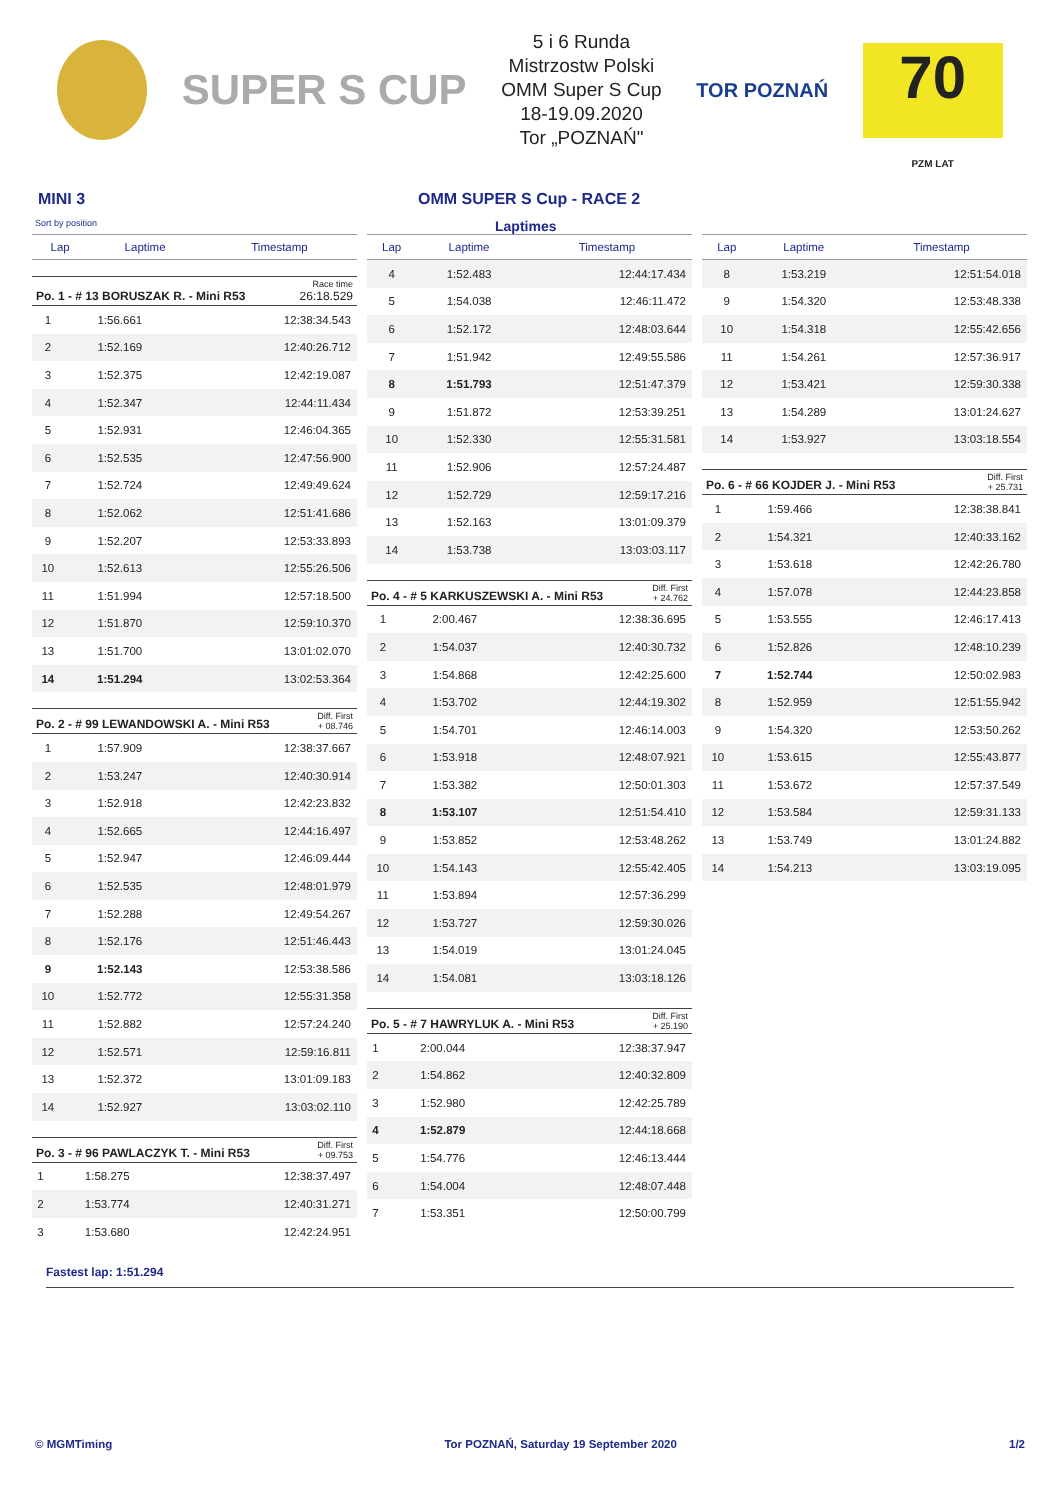SUPER S CUP
5 i 6 Runda
Mistrzostw Polski
OMM Super S Cup
18-19.09.2020
Tor „POZNAŃ"
TOR POZNAŃ
70
PZM LAT
MINI 3 OMM SUPER S Cup - RACE 2
Sort by position Laptimes
| Lap | Laptime | Timestamp |
| --- | --- | --- |
Po. 1 - # 13 BORUSZAK R. - Mini R53 Race time
26:18.529
| 1 | 1:56.661 | 12:38:34.543 |
| 2 | 1:52.169 | 12:40:26.712 |
| 3 | 1:52.375 | 12:42:19.087 |
| 4 | 1:52.347 | 12:44:11.434 |
| 5 | 1:52.931 | 12:46:04.365 |
| 6 | 1:52.535 | 12:47:56.900 |
| 7 | 1:52.724 | 12:49:49.624 |
| 8 | 1:52.062 | 12:51:41.686 |
| 9 | 1:52.207 | 12:53:33.893 |
| 10 | 1:52.613 | 12:55:26.506 |
| 11 | 1:51.994 | 12:57:18.500 |
| 12 | 1:51.870 | 12:59:10.370 |
| 13 | 1:51.700 | 13:01:02.070 |
| 14 | 1:51.294 | 13:02:53.364 |
Po. 2 - # 99 LEWANDOWSKI A. - Mini R53 Diff. First
+ 08.746
| 1 | 1:57.909 | 12:38:37.667 |
| 2 | 1:53.247 | 12:40:30.914 |
| 3 | 1:52.918 | 12:42:23.832 |
| 4 | 1:52.665 | 12:44:16.497 |
| 5 | 1:52.947 | 12:46:09.444 |
| 6 | 1:52.535 | 12:48:01.979 |
| 7 | 1:52.288 | 12:49:54.267 |
| 8 | 1:52.176 | 12:51:46.443 |
| 9 | 1:52.143 | 12:53:38.586 |
| 10 | 1:52.772 | 12:55:31.358 |
| 11 | 1:52.882 | 12:57:24.240 |
| 12 | 1:52.571 | 12:59:16.811 |
| 13 | 1:52.372 | 13:01:09.183 |
| 14 | 1:52.927 | 13:03:02.110 |
Po. 3 - # 96 PAWLACZYK T. - Mini R53 Diff. First
+ 09.753
| 1 | 1:58.275 | 12:38:37.497 |
| 2 | 1:53.774 | 12:40:31.271 |
| 3 | 1:53.680 | 12:42:24.951 |
| Lap | Laptime | Timestamp |
| --- | --- | --- |
| 4 | 1:52.483 | 12:44:17.434 |
| 5 | 1:54.038 | 12:46:11.472 |
| 6 | 1:52.172 | 12:48:03.644 |
| 7 | 1:51.942 | 12:49:55.586 |
| 8 | 1:51.793 | 12:51:47.379 |
| 9 | 1:51.872 | 12:53:39.251 |
| 10 | 1:52.330 | 12:55:31.581 |
| 11 | 1:52.906 | 12:57:24.487 |
| 12 | 1:52.729 | 12:59:17.216 |
| 13 | 1:52.163 | 13:01:09.379 |
| 14 | 1:53.738 | 13:03:03.117 |
Po. 4 - # 5 KARKUSZEWSKI A. - Mini R53 Diff. First
+ 24.762
| 1 | 2:00.467 | 12:38:36.695 |
| 2 | 1:54.037 | 12:40:30.732 |
| 3 | 1:54.868 | 12:42:25.600 |
| 4 | 1:53.702 | 12:44:19.302 |
| 5 | 1:54.701 | 12:46:14.003 |
| 6 | 1:53.918 | 12:48:07.921 |
| 7 | 1:53.382 | 12:50:01.303 |
| 8 | 1:53.107 | 12:51:54.410 |
| 9 | 1:53.852 | 12:53:48.262 |
| 10 | 1:54.143 | 12:55:42.405 |
| 11 | 1:53.894 | 12:57:36.299 |
| 12 | 1:53.727 | 12:59:30.026 |
| 13 | 1:54.019 | 13:01:24.045 |
| 14 | 1:54.081 | 13:03:18.126 |
Po. 5 - # 7 HAWRYLUK A. - Mini R53 Diff. First
+ 25.190
| 1 | 2:00.044 | 12:38:37.947 |
| 2 | 1:54.862 | 12:40:32.809 |
| 3 | 1:52.980 | 12:42:25.789 |
| 4 | 1:52.879 | 12:44:18.668 |
| 5 | 1:54.776 | 12:46:13.444 |
| 6 | 1:54.004 | 12:48:07.448 |
| 7 | 1:53.351 | 12:50:00.799 |
| Lap | Laptime | Timestamp |
| --- | --- | --- |
| 8 | 1:53.219 | 12:51:54.018 |
| 9 | 1:54.320 | 12:53:48.338 |
| 10 | 1:54.318 | 12:55:42.656 |
| 11 | 1:54.261 | 12:57:36.917 |
| 12 | 1:53.421 | 12:59:30.338 |
| 13 | 1:54.289 | 13:01:24.627 |
| 14 | 1:53.927 | 13:03:18.554 |
Po. 6 - # 66 KOJDER J. - Mini R53 Diff. First
+ 25.731
| 1 | 1:59.466 | 12:38:38.841 |
| 2 | 1:54.321 | 12:40:33.162 |
| 3 | 1:53.618 | 12:42:26.780 |
| 4 | 1:57.078 | 12:44:23.858 |
| 5 | 1:53.555 | 12:46:17.413 |
| 6 | 1:52.826 | 12:48:10.239 |
| 7 | 1:52.744 | 12:50:02.983 |
| 8 | 1:52.959 | 12:51:55.942 |
| 9 | 1:54.320 | 12:53:50.262 |
| 10 | 1:53.615 | 12:55:43.877 |
| 11 | 1:53.672 | 12:57:37.549 |
| 12 | 1:53.584 | 12:59:31.133 |
| 13 | 1:53.749 | 13:01:24.882 |
| 14 | 1:54.213 | 13:03:19.095 |
Fastest lap: 1:51.294
© MGMTiming Tor POZNAŃ, Saturday 19 September 2020 1/2